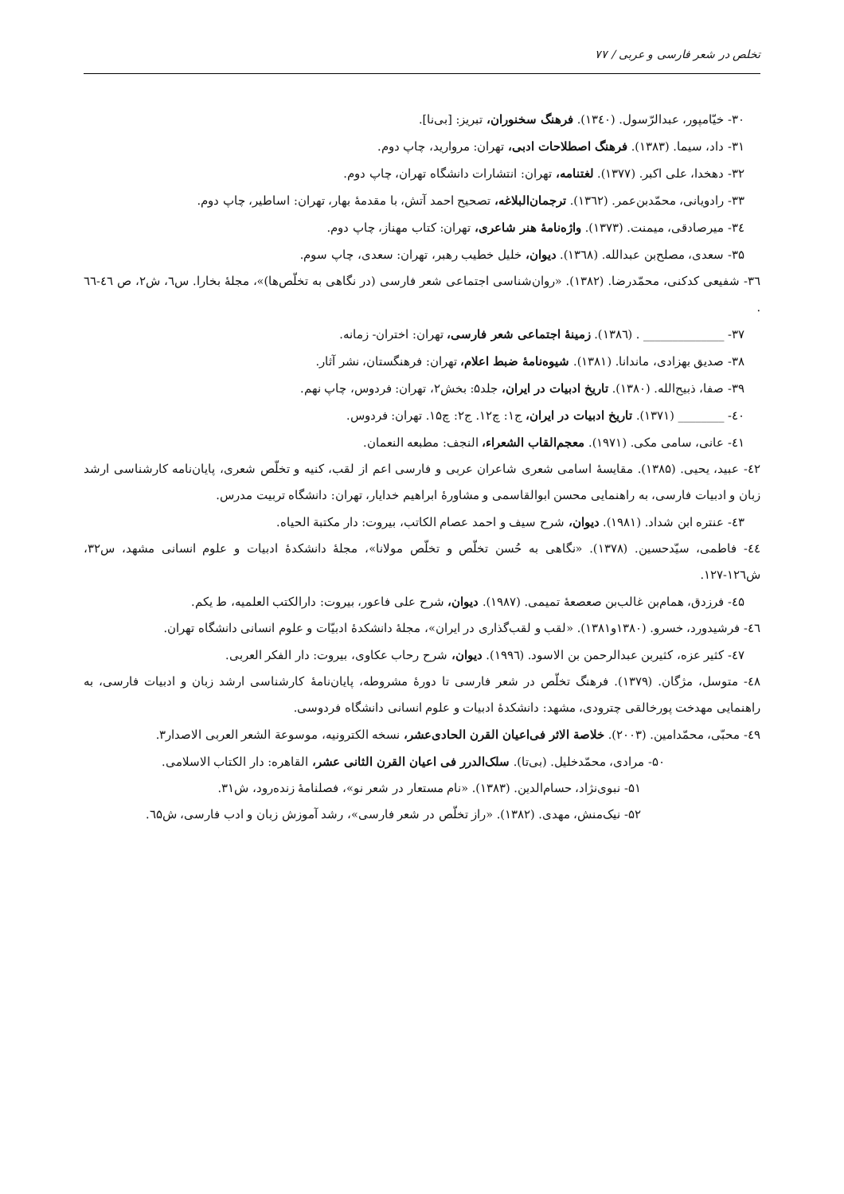تخلص در شعر فارسی و عربی / ۷۷
۳۰- خیّامپور، عبدالرّسول. (۱۳٤۰). فرهنگ سخنوران، تبریز: [بی‌نا].
۳۱- داد، سیما. (۱۳۸۳). فرهنگ اصطلاحات ادبی، تهران: مروارید، چاپ دوم.
۳۲- دهخدا، علی اکبر. (۱۳۷۷). لغتنامه، تهران: انتشارات دانشگاه تهران، چاپ دوم.
۳۳- رادویانی، محمّدبن‌عمر. (۱۳٦۲). ترجمان‌البلاغه، تصحیح احمد آتش، با مقدمهٔ بهار، تهران: اساطیر، چاپ دوم.
۳٤- میرصادقی، میمنت. (۱۳۷۳). واژه‌نامهٔ هنر شاعری، تهران: کتاب مهناز، چاپ دوم.
۳۵- سعدی، مصلح‌بن عبدالله. (۱۳٦۸). دیوان، خلیل خطیب رهبر، تهران: سعدی، چاپ سوم.
۳٦- شفیعی کدکنی، محمّدرضا. (۱۳۸۲). «روان‌شناسی اجتماعی شعر فارسی (در نگاهی به تخلّص‌ها)»، مجلهٔ بخارا. س٦، ش۲، ص ٤٦-٦٦ .
۳۷- ______________ . (۱۳۸٦). زمینهٔ اجتماعی شعر فارسی، تهران: اختران- زمانه.
۳۸- صدیق بهزادی، ماندانا. (۱۳۸۱). شیوه‌نامهٔ ضبط اعلام، تهران: فرهنگستان، نشر آثار.
۳۹- صفا، ذبیح‌الله. (۱۳۸۰). تاریخ ادبیات در ایران، جلد۵: بخش۲، تهران: فردوس، چاپ نهم.
٤۰- ________ (۱۳۷۱). تاریخ ادبیات در ایران، ج۱: چ۱۲. ج۲: چ۱۵. تهران: فردوس.
٤۱- عانی، سامی مکی. (۱۹۷۱). معجم‌القاب الشعراء، النجف: مطبعه النعمان.
٤۲- عبید، یحیی. (۱۳۸۵). مقایسهٔ اسامی شعری شاعران عربی و فارسی اعم از لقب، کنیه و تخلّص شعری، پایان‌نامه کارشناسی ارشد زبان و ادبیات فارسی، به راهنمایی محسن ابوالقاسمی و مشاورهٔ ابراهیم خدایار، تهران: دانشگاه تربیت مدرس.
٤۳- عنتره ابن شداد. (۱۹۸۱). دیوان، شرح سیف و احمد عصام الکاتب، بیروت: دار مکتبة الحیاه.
٤٤- فاطمی، سیّدحسین. (۱۳۷۸). «نگاهی به حُسن تخلّص و تخلّص مولانا»، مجلهٔ دانشکدهٔ ادبیات و علوم انسانی مشهد، س۳۲، ش۱۲٦-۱۲۷.
٤۵- فرزدق، همام‌بن غالب‌بن صعصعهٔ تمیمی. (۱۹۸۷). دیوان، شرح علی فاعور، بیروت: دارالکتب العلمیه، ط یکم.
٤٦- فرشیدورد، خسرو. (۱۳۸۰و۱۳۸۱). «لقب و لقب‌گذاری در ایران»، مجلهٔ دانشکدهٔ ادبیّات و علوم انسانی دانشگاه تهران.
٤۷- کثیر عزه، کثیربن عبدالرحمن بن الاسود. (۱۹۹٦). دیوان، شرح رحاب عکاوی، بیروت: دار الفکر العربی.
٤۸- متوسل، مژگان. (۱۳۷۹). فرهنگ تخلّص در شعر فارسی تا دورهٔ مشروطه، پایان‌نامهٔ کارشناسی ارشد زبان و ادبیات فارسی، به راهنمایی مهدخت پورخالقی چترودی، مشهد: دانشکدهٔ ادبیات و علوم انسانی دانشگاه فردوسی.
٤۹- محبّی، محمّدامین. (۲۰۰۳). خلاصة الاثر فی‌اعیان القرن الحادی‌عشر، نسخه الکترونیه، موسوعة الشعر العربی الاصدار۳.
۵۰- مرادی، محمّدخلیل. (بی‌تا). سلک‌الدرر فی اعیان القرن الثانی عشر، القاهره: دار الکتاب الاسلامی.
۵۱- نبوی‌نژاد، حسام‌الدین. (۱۳۸۳). «نام مستعار در شعر نو»، فصلنامهٔ زنده‌رود، ش۳۱.
۵۲- نیک‌منش، مهدی. (۱۳۸۲). «راز تخلّص در شعر فارسی»، رشد آموزش زبان و ادب فارسی، ش٦۵.